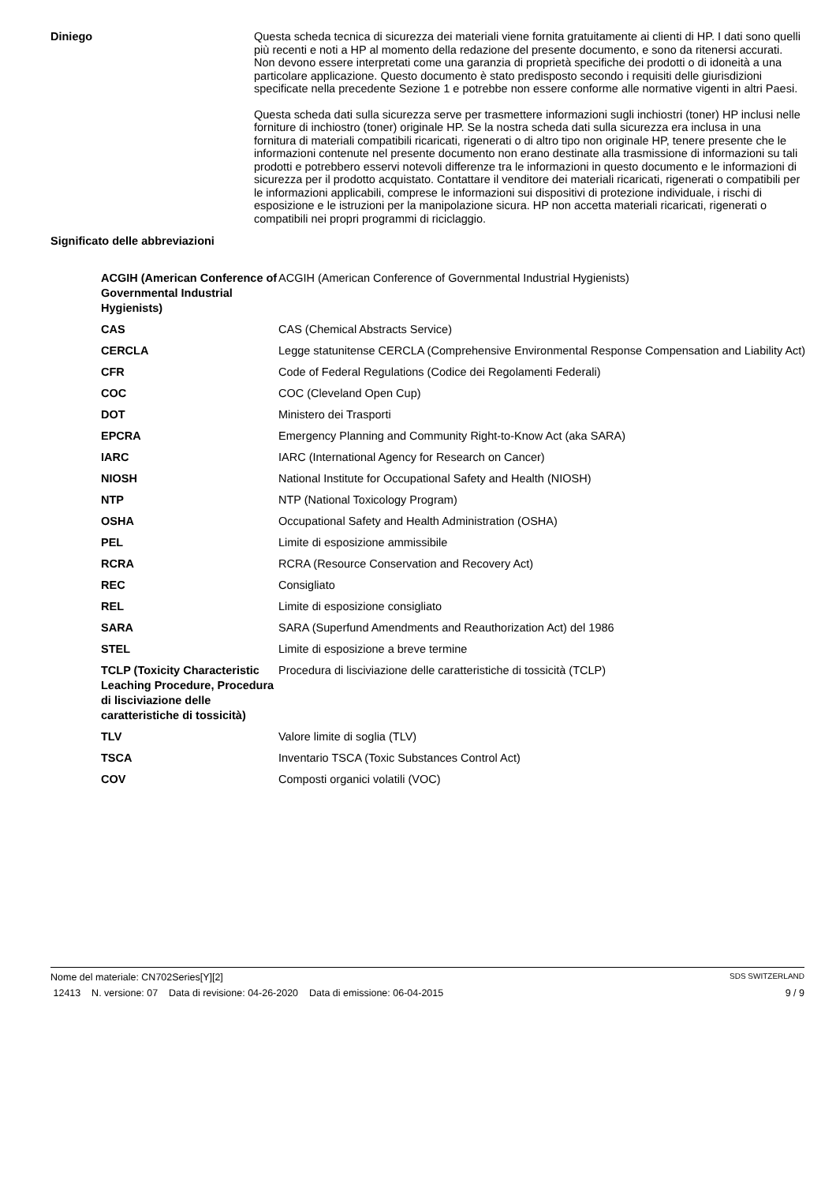Diniego
Questa scheda tecnica di sicurezza dei materiali viene fornita gratuitamente ai clienti di HP. I dati sono quelli più recenti e noti a HP al momento della redazione del presente documento, e sono da ritenersi accurati. Non devono essere interpretati come una garanzia di proprietà specifiche dei prodotti o di idoneità a una particolare applicazione. Questo documento è stato predisposto secondo i requisiti delle giurisdizioni specificate nella precedente Sezione 1 e potrebbe non essere conforme alle normative vigenti in altri Paesi.
Questa scheda dati sulla sicurezza serve per trasmettere informazioni sugli inchiostri (toner) HP inclusi nelle forniture di inchiostro (toner) originale HP. Se la nostra scheda dati sulla sicurezza era inclusa in una fornitura di materiali compatibili ricaricati, rigenerati o di altro tipo non originale HP, tenere presente che le informazioni contenute nel presente documento non erano destinate alla trasmissione di informazioni su tali prodotti e potrebbero esservi notevoli differenze tra le informazioni in questo documento e le informazioni di sicurezza per il prodotto acquistato. Contattare il venditore dei materiali ricaricati, rigenerati o compatibili per le informazioni applicabili, comprese le informazioni sui dispositivi di protezione individuale, i rischi di esposizione e le istruzioni per la manipolazione sicura. HP non accetta materiali ricaricati, rigenerati o compatibili nei propri programmi di riciclaggio.
Significato delle abbreviazioni
| ACGIH (American Conference of Governmental Industrial Hygienists) | ACGIH (American Conference of Governmental Industrial Hygienists) |
| CAS | CAS (Chemical Abstracts Service) |
| CERCLA | Legge statunitense CERCLA (Comprehensive Environmental Response Compensation and Liability Act) |
| CFR | Code of Federal Regulations (Codice dei Regolamenti Federali) |
| COC | COC (Cleveland Open Cup) |
| DOT | Ministero dei Trasporti |
| EPCRA | Emergency Planning and Community Right-to-Know Act (aka SARA) |
| IARC | IARC (International Agency for Research on Cancer) |
| NIOSH | National Institute for Occupational Safety and Health (NIOSH) |
| NTP | NTP (National Toxicology Program) |
| OSHA | Occupational Safety and Health Administration (OSHA) |
| PEL | Limite di esposizione ammissibile |
| RCRA | RCRA (Resource Conservation and Recovery Act) |
| REC | Consigliato |
| REL | Limite di esposizione consigliato |
| SARA | SARA (Superfund Amendments and Reauthorization Act) del 1986 |
| STEL | Limite di esposizione a breve termine |
| TCLP (Toxicity Characteristic Leaching Procedure, Procedura di lisciviazione delle caratteristiche di tossicità) | Procedura di lisciviazione delle caratteristiche di tossicità (TCLP) |
| TLV | Valore limite di soglia (TLV) |
| TSCA | Inventario TSCA (Toxic Substances Control Act) |
| COV | Composti organici volatili (VOC) |
Nome del materiale: CN702Series[Y][2] SDS SWITZERLAND
12413 N. versione: 07 Data di revisione: 04-26-2020 Data di emissione: 06-04-2015 9 / 9